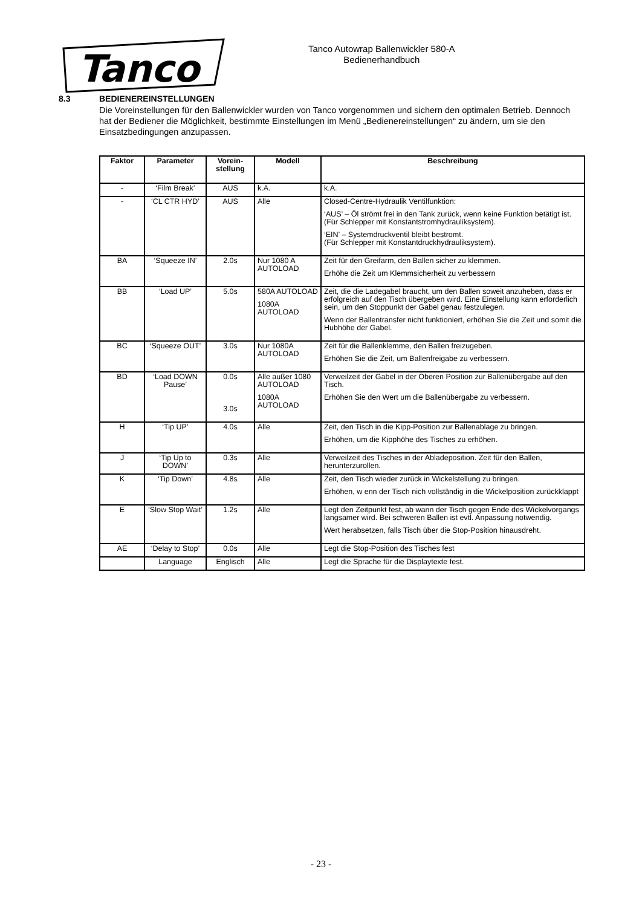Tanco
Tanco Autowrap Ballenwickler 580-A
Bedienerhandbuch
8.3 BEDIENEREINSTELLUNGEN
Die Voreinstellungen für den Ballenwickler wurden von Tanco vorgenommen und sichern den optimalen Betrieb. Dennoch hat der Bediener die Möglichkeit, bestimmte Einstellungen im Menü „Bedienereinstellungen“ zu ändern, um sie den Einsatzbedingungen anzupassen.
| Faktor | Parameter | Vorein- stellung | Modell | Beschreibung |
| --- | --- | --- | --- | --- |
| - | ‘Film Break’ | AUS | k.A. | k.A. |
| - | ‘CL CTR HYD’ | AUS | Alle | Closed-Centre-Hydraulik Ventilfunktion: ‘AUS’ – Öl strömt frei in den Tank zurück, wenn keine Funktion betätigt ist. (Für Schlepper mit Konstantstromhydrauliksystem). ‘EIN’ – Systemdruckventil bleibt bestromt. (Für Schlepper mit Konstantdruckhydrauliksystem). |
| BA | ‘Squeeze IN’ | 2.0s | Nur 1080 A AUTOLOAD | Zeit für den Greifarm, den Ballen sicher zu klemmen. Erhöhe die Zeit um Klemmsicherheit zu verbessern |
| BB | ‘Load UP’ | 5.0s | 580A AUTOLOAD 1080A AUTOLOAD | Zeit, die die Ladegabel braucht, um den Ballen soweit anzuheben, dass er erfolgreich auf den Tisch übergeben wird. Eine Einstellung kann erforderlich sein, um den Stoppunkt der Gabel genau festzulegen. Wenn der Ballentransfer nicht funktioniert, erhöhen Sie die Zeit und somit die Hubhöhe der Gabel. |
| BC | ‘Squeeze OUT’ | 3.0s | Nur 1080A AUTOLOAD | Zeit für die Ballenklemme, den Ballen freizugeben. Erhöhen Sie die Zeit, um Ballenfreigabe zu verbessern. |
| BD | ‘Load DOWN Pause’ | 0.0s 3.0s | Alle außer 1080 AUTOLOAD 1080A AUTOLOAD | Verweilzeit der Gabel in der Oberen Position zur Ballenübergabe auf den Tisch. Erhöhen Sie den Wert um die Ballenübergabe zu verbessern. |
| H | ‘Tip UP’ | 4.0s | Alle | Zeit, den Tisch in die Kipp-Position zur Ballenablage zu bringen. Erhöhen, um die Kipphöhe des Tisches zu erhöhen. |
| J | ‘Tip Up to DOWN’ | 0.3s | Alle | Verweilzeit des Tisches in der Abladeposition. Zeit für den Ballen, herunterzurollen. |
| K | ‘Tip Down’ | 4.8s | Alle | Zeit, den Tisch wieder zurück in Wickelstellung zu bringen. Erhöhen, w enn der Tisch nich vollständig in die Wickelposition zurückklappt |
| E | ‘Slow Stop Wait’ | 1.2s | Alle | Legt den Zeitpunkt fest, ab wann der Tisch gegen Ende des Wickelvorgangs langsamer wird. Bei schweren Ballen ist evtl. Anpassung notwendig. Wert herabsetzen, falls Tisch über die Stop-Position hinausdreht. |
| AE | ‘Delay to Stop’ | 0.0s | Alle | Legt die Stop-Position des Tisches fest |
| | Language | Englisch | Alle | Legt die Sprache für die Displaytexte fest. |
- 23 -